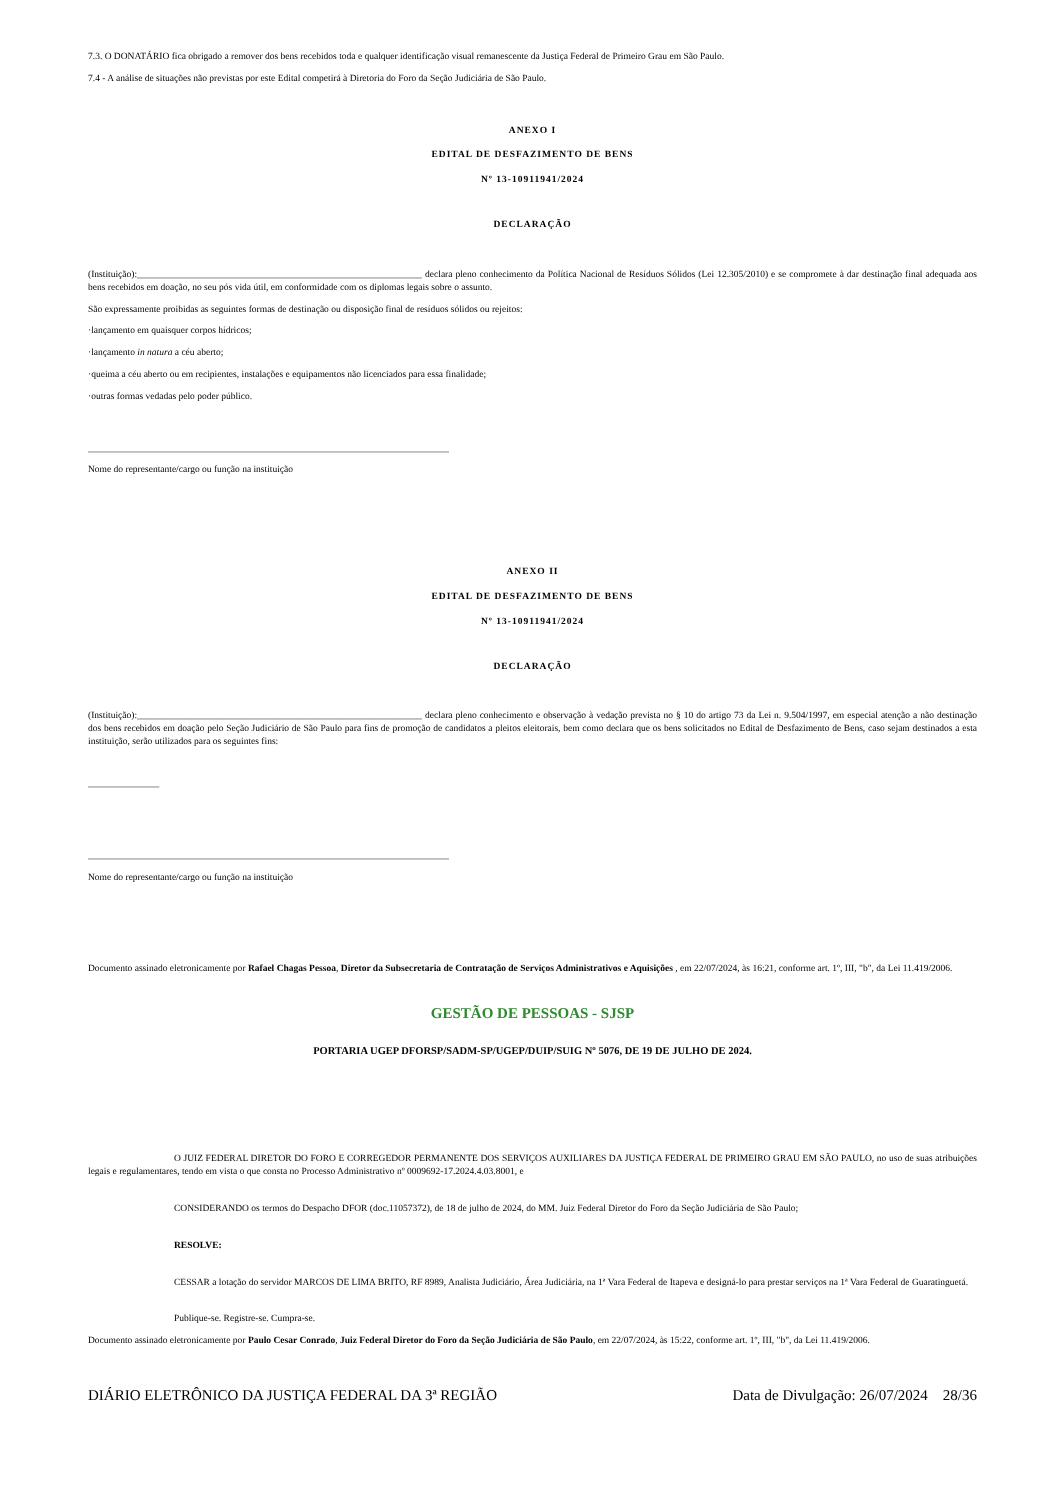7.3. O DONATÁRIO fica obrigado a remover dos bens recebidos toda e qualquer identificação visual remanescente da Justiça Federal de Primeiro Grau em São Paulo.
7.4 - A análise de situações não previstas por este Edital competirá à Diretoria do Foro da Seção Judiciária de São Paulo.
ANEXO I
EDITAL DE DESFAZIMENTO DE BENS
Nº 13-10911941/2024
DECLARAÇÃO
(Instituição):____________________________________________________________ declara pleno conhecimento da Política Nacional de Resíduos Sólidos (Lei 12.305/2010) e se compromete à dar destinação final adequada aos bens recebidos em doação, no seu pós vida útil, em conformidade com os diplomas legais sobre o assunto.
São expressamente proibidas as seguintes formas de destinação ou disposição final de resíduos sólidos ou rejeitos:
·lançamento em quaisquer corpos hídricos;
·lançamento in natura a céu aberto;
·queima a céu aberto ou em recipientes, instalações e equipamentos não licenciados para essa finalidade;
·outras formas vedadas pelo poder público.
____________________________________________________________________________
Nome do representante/cargo ou função na instituição
ANEXO II
EDITAL DE DESFAZIMENTO DE BENS
Nº 13-10911941/2024
DECLARAÇÃO
(Instituição):____________________________________________________________ declara pleno conhecimento e observação à vedação prevista no § 10 do artigo 73 da Lei n. 9.504/1997, em especial atenção a não destinação dos bens recebidos em doação pelo Seção Judiciário de São Paulo para fins de promoção de candidatos a pleitos eleitorais, bem como declara que os bens solicitados no Edital de Desfazimento de Bens, caso sejam destinados a esta instituição, serão utilizados para os seguintes fins:
_______________
____________________________________________________________________________
Nome do representante/cargo ou função na instituição
Documento assinado eletronicamente por Rafael Chagas Pessoa, Diretor da Subsecretaria de Contratação de Serviços Administrativos e Aquisições , em 22/07/2024, às 16:21, conforme art. 1º, III, "b", da Lei 11.419/2006.
GESTÃO DE PESSOAS - SJSP
PORTARIA UGEP DFORSP/SADM-SP/UGEP/DUIP/SUIG Nº 5076, DE 19 DE JULHO DE 2024.
O JUIZ FEDERAL DIRETOR DO FORO E CORREGEDOR PERMANENTE DOS SERVIÇOS AUXILIARES DA JUSTIÇA FEDERAL DE PRIMEIRO GRAU EM SÃO PAULO, no uso de suas atribuições legais e regulamentares, tendo em vista o que consta no Processo Administrativo nº 0009692-17.2024.4.03.8001, e
CONSIDERANDO os termos do Despacho DFOR (doc.11057372), de 18 de julho de 2024, do MM. Juiz Federal Diretor do Foro da Seção Judiciária de São Paulo;
RESOLVE:
CESSAR a lotação do servidor MARCOS DE LIMA BRITO, RF 8989, Analista Judiciário, Área Judiciária, na 1ª Vara Federal de Itapeva e designá-lo para prestar serviços na 1ª Vara Federal de Guaratinguetá.
Publique-se. Registre-se. Cumpra-se.
Documento assinado eletronicamente por Paulo Cesar Conrado, Juiz Federal Diretor do Foro da Seção Judiciária de São Paulo, em 22/07/2024, às 15:22, conforme art. 1º, III, "b", da Lei 11.419/2006.
DIÁRIO ELETRÔNICO DA JUSTIÇA FEDERAL DA 3ª REGIÃO Data de Divulgação: 26/07/2024 28/36